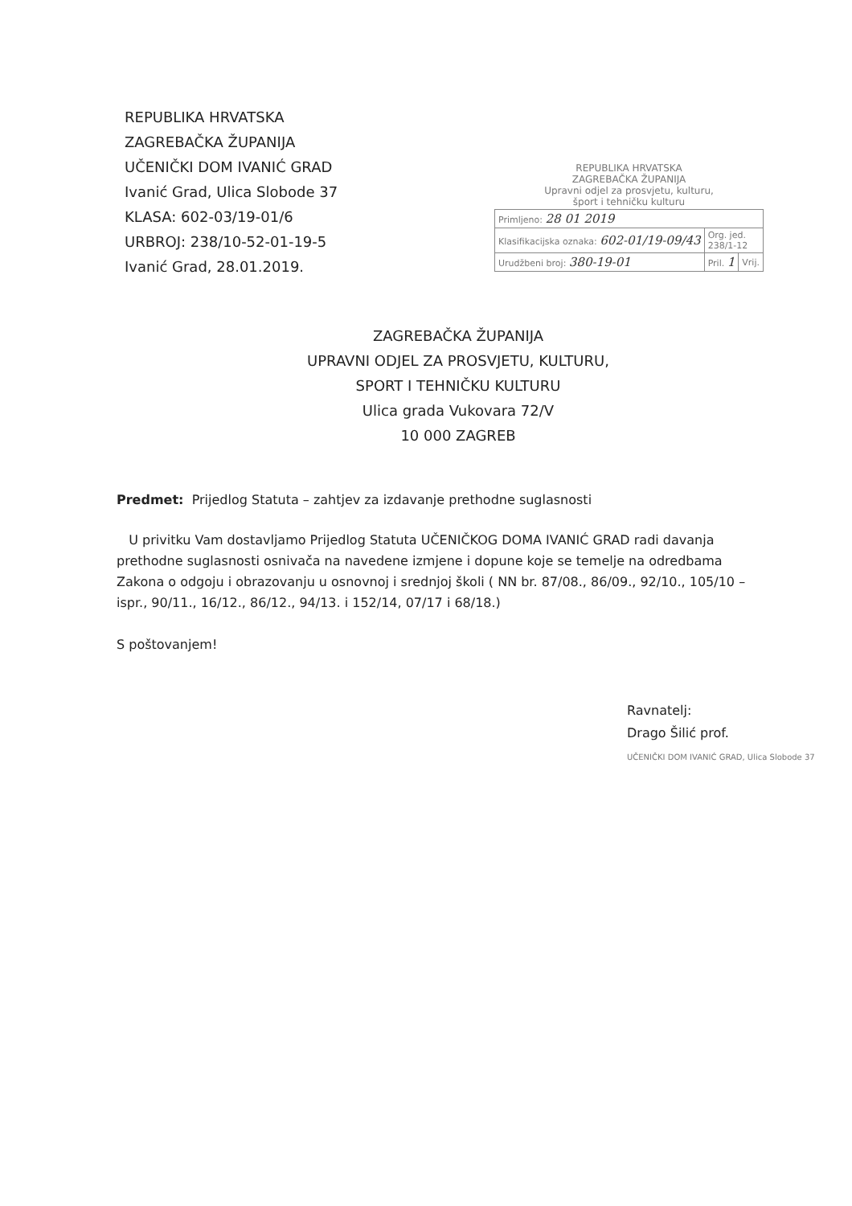REPUBLIKA HRVATSKA
ZAGREBAČKA ŽUPANIJA
UČENIČKI DOM IVANIĆ GRAD
Ivanić Grad, Ulica Slobode 37
KLASA: 602-03/19-01/6
URBROJ: 238/10-52-01-19-5
Ivanić Grad, 28.01.2019.
REPUBLIKA HRVATSKA
ZAGREBAČKA ŽUPANIJA
Upravni odjel za prosvjetu, kulturu,
šport i tehničku kulturu
| Primljeno: 28 01 2019 | | |
| Klasifikacijska oznaka: 602-01/19-09/43 | Org. jed. 238/1-12 | |
| Urudžbeni broj: 380-19-01 | Pril. 1 | Vrij. |
ZAGREBAČKA ŽUPANIJA
UPRAVNI ODJEL ZA PROSVJETU, KULTURU,
SPORT I TEHNIČKU KULTURU
Ulica grada Vukovara 72/V
10 000 ZAGREB
Predmet: Prijedlog Statuta – zahtjev za izdavanje prethodne suglasnosti
U privitku Vam dostavljamo Prijedlog Statuta UČENIČKOG DOMA IVANIĆ GRAD radi davanja prethodne suglasnosti osnivača na navedene izmjene i dopune koje se temelje na odredbama Zakona o odgoju i obrazovanju u osnovnoj i srednjoj školi ( NN br. 87/08., 86/09., 92/10., 105/10 – ispr., 90/11., 16/12., 86/12., 94/13. i 152/14, 07/17 i 68/18.)
S poštovanjem!
Ravnatelj:
Drago Šilić prof.
UČENIČKI DOM IVANIĆ GRAD, Ulica Slobode 37